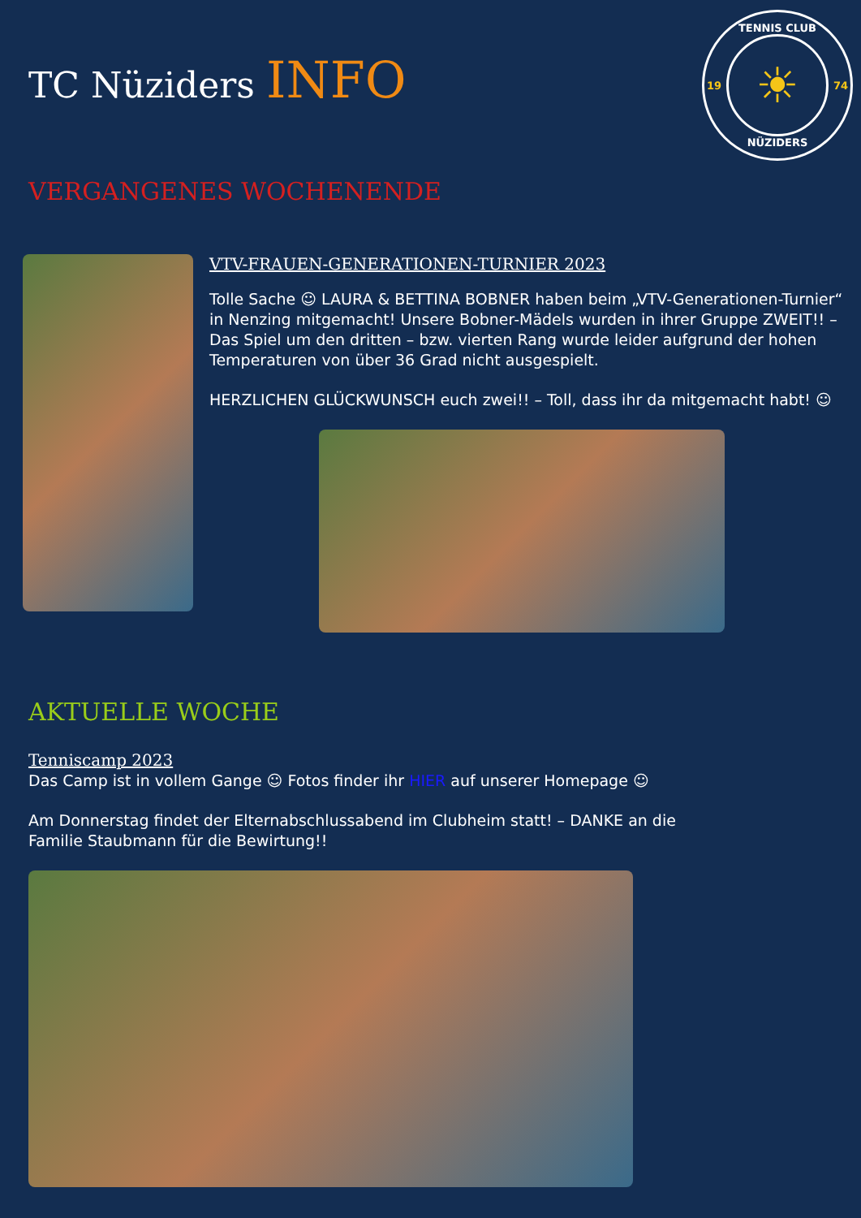TC Nüziders INFO
TENNIS CLUB
19
☀
74
NÜZIDERS
VERGANGENES WOCHENENDE
VTV-FRAUEN-GENERATIONEN-TURNIER 2023
Tolle Sache ☺ LAURA & BETTINA BOBNER haben beim „VTV-Generationen-Turnier“ in Nenzing mitgemacht! Unsere Bobner-Mädels wurden in ihrer Gruppe ZWEIT!! – Das Spiel um den dritten – bzw. vierten Rang wurde leider aufgrund der hohen Temperaturen von über 36 Grad nicht ausgespielt.
HERZLICHEN GLÜCKWUNSCH euch zwei!! – Toll, dass ihr da mitgemacht habt! ☺
AKTUELLE WOCHE
Tenniscamp 2023
Das Camp ist in vollem Gange ☺ Fotos finder ihr HIER auf unserer Homepage ☺
Am Donnerstag findet der Elternabschlussabend im Clubheim statt! – DANKE an die Familie Staubmann für die Bewirtung!!